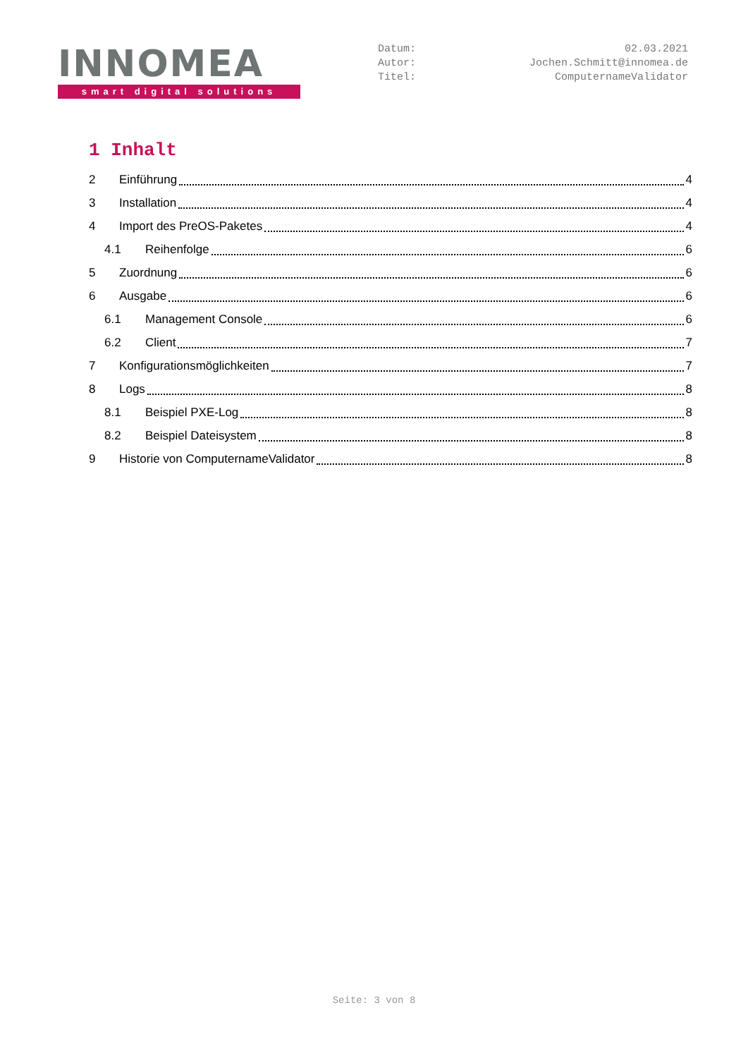INNOMEA
smart digital solutions
Datum: 02.03.2021
Autor: Jochen.Schmitt@innomea.de
Titel: ComputernameValidator
1 Inhalt
2 Einführung 4
3 Installation 4
4 Import des PreOS-Paketes 4
4.1 Reihenfolge 6
5 Zuordnung 6
6 Ausgabe 6
6.1 Management Console 6
6.2 Client 7
7 Konfigurationsmöglichkeiten 7
8 Logs 8
8.1 Beispiel PXE-Log 8
8.2 Beispiel Dateisystem 8
9 Historie von ComputernameValidator 8
Seite: 3 von 8